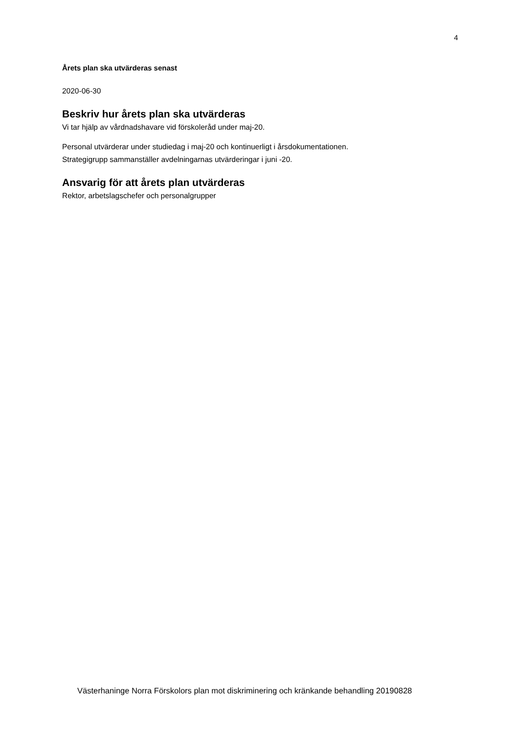4
Årets plan ska utvärderas senast
2020-06-30
Beskriv hur årets plan ska utvärderas
Vi tar hjälp av vårdnadshavare vid förskoleråd under maj-20.
Personal utvärderar under studiedag i maj-20 och kontinuerligt i årsdokumentationen.
Strategigrupp sammanställer avdelningarnas utvärderingar i juni -20.
Ansvarig för att årets plan utvärderas
Rektor, arbetslagschefer och personalgrupper
Västerhaninge Norra Förskolors plan mot diskriminering och kränkande behandling 20190828